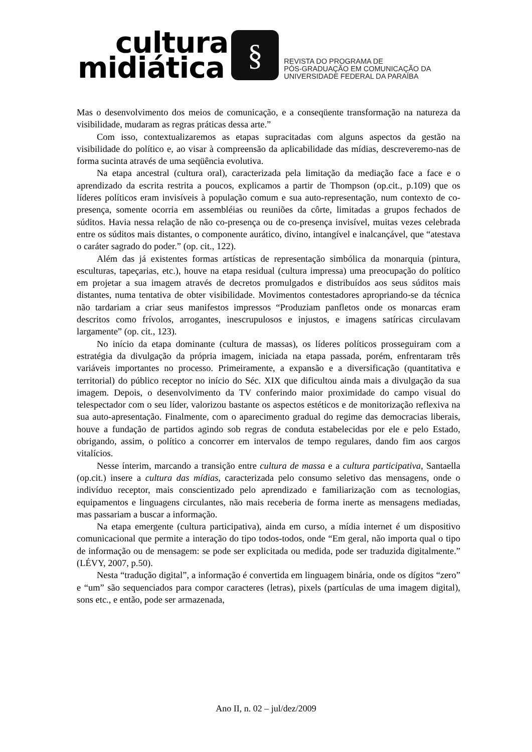cultura
midiática
§
REVISTA DO PROGRAMA DE
PÓS-GRADUAÇÃO EM COMUNICAÇÃO DA
UNIVERSIDADE FEDERAL DA PARAÍBA
Mas o desenvolvimento dos meios de comunicação, e a conseqüente transformação na natureza da visibilidade, mudaram as regras práticas dessa arte.”
Com isso, contextualizaremos as etapas supracitadas com alguns aspectos da gestão na visibilidade do político e, ao visar à compreensão da aplicabilidade das mídias, descreveremo-nas de forma sucinta através de uma seqüência evolutiva.
Na etapa ancestral (cultura oral), caracterizada pela limitação da mediação face a face e o aprendizado da escrita restrita a poucos, explicamos a partir de Thompson (op.cit., p.109) que os líderes políticos eram invisíveis à população comum e sua auto-representação, num contexto de co-presença, somente ocorria em assembléias ou reuniões da côrte, limitadas a grupos fechados de súditos. Havia nessa relação de não co-presença ou de co-presença invisível, muitas vezes celebrada entre os súditos mais distantes, o componente aurático, divino, intangível e inalcançável, que “atestava o caráter sagrado do poder.” (op. cit., 122).
Além das já existentes formas artísticas de representação simbólica da monarquia (pintura, esculturas, tapeçarias, etc.), houve na etapa residual (cultura impressa) uma preocupação do político em projetar a sua imagem através de decretos promulgados e distribuídos aos seus súditos mais distantes, numa tentativa de obter visibilidade. Movimentos contestadores apropriando-se da técnica não tardariam a criar seus manifestos impressos “Produziam panfletos onde os monarcas eram descritos como frívolos, arrogantes, inescrupulosos e injustos, e imagens satíricas circulavam largamente” (op. cit., 123).
No início da etapa dominante (cultura de massas), os líderes políticos prosseguiram com a estratégia da divulgação da própria imagem, iniciada na etapa passada, porém, enfrentaram três variáveis importantes no processo. Primeiramente, a expansão e a diversificação (quantitativa e territorial) do público receptor no início do Séc. XIX que dificultou ainda mais a divulgação da sua imagem. Depois, o desenvolvimento da TV conferindo maior proximidade do campo visual do telespectador com o seu líder, valorizou bastante os aspectos estéticos e de monitorização reflexiva na sua auto-apresentação. Finalmente, com o aparecimento gradual do regime das democracias liberais, houve a fundação de partidos agindo sob regras de conduta estabelecidas por ele e pelo Estado, obrigando, assim, o político a concorrer em intervalos de tempo regulares, dando fim aos cargos vitalícios.
Nesse ínterim, marcando a transição entre cultura de massa e a cultura participativa, Santaella (op.cit.) insere a cultura das mídias, caracterizada pelo consumo seletivo das mensagens, onde o indivíduo receptor, mais conscientizado pelo aprendizado e familiarização com as tecnologias, equipamentos e linguagens circulantes, não mais receberia de forma inerte as mensagens mediadas, mas passariam a buscar a informação.
Na etapa emergente (cultura participativa), ainda em curso, a mídia internet é um dispositivo comunicacional que permite a interação do tipo todos-todos, onde “Em geral, não importa qual o tipo de informação ou de mensagem: se pode ser explicitada ou medida, pode ser traduzida digitalmente.” (LÉVY, 2007, p.50).
Nesta “tradução digital”, a informação é convertida em linguagem binária, onde os dígitos “zero” e “um” são sequenciados para compor caracteres (letras), pixels (partículas de uma imagem digital), sons etc., e então, pode ser armazenada,
Ano II, n. 02 – jul/dez/2009